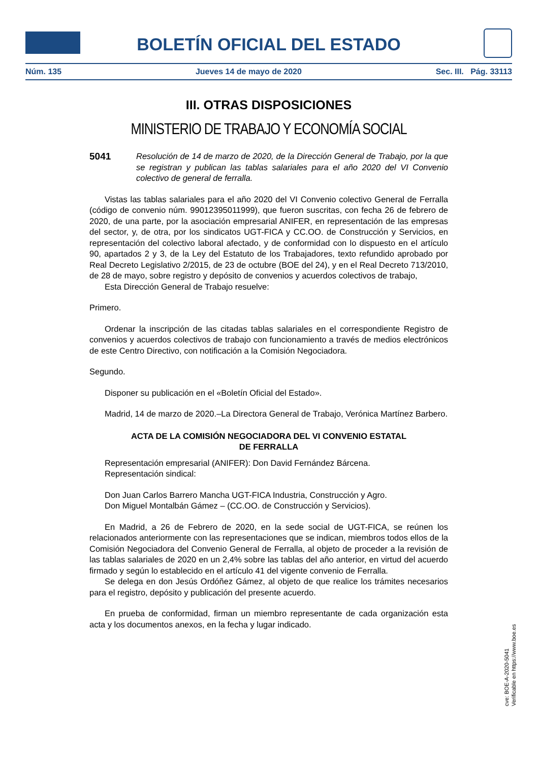BOLETÍN OFICIAL DEL ESTADO
Núm. 135 Jueves 14 de mayo de 2020 Sec. III. Pág. 33113
III. OTRAS DISPOSICIONES
MINISTERIO DE TRABAJO Y ECONOMÍA SOCIAL
5041 Resolución de 14 de marzo de 2020, de la Dirección General de Trabajo, por la que se registran y publican las tablas salariales para el año 2020 del VI Convenio colectivo de general de ferralla.
Vistas las tablas salariales para el año 2020 del VI Convenio colectivo General de Ferralla (código de convenio núm. 99012395011999), que fueron suscritas, con fecha 26 de febrero de 2020, de una parte, por la asociación empresarial ANIFER, en representación de las empresas del sector, y, de otra, por los sindicatos UGT-FICA y CC.OO. de Construcción y Servicios, en representación del colectivo laboral afectado, y de conformidad con lo dispuesto en el artículo 90, apartados 2 y 3, de la Ley del Estatuto de los Trabajadores, texto refundido aprobado por Real Decreto Legislativo 2/2015, de 23 de octubre (BOE del 24), y en el Real Decreto 713/2010, de 28 de mayo, sobre registro y depósito de convenios y acuerdos colectivos de trabajo,
Esta Dirección General de Trabajo resuelve:
Primero.
Ordenar la inscripción de las citadas tablas salariales en el correspondiente Registro de convenios y acuerdos colectivos de trabajo con funcionamiento a través de medios electrónicos de este Centro Directivo, con notificación a la Comisión Negociadora.
Segundo.
Disponer su publicación en el «Boletín Oficial del Estado».
Madrid, 14 de marzo de 2020.–La Directora General de Trabajo, Verónica Martínez Barbero.
ACTA DE LA COMISIÓN NEGOCIADORA DEL VI CONVENIO ESTATAL
DE FERRALLA
Representación empresarial (ANIFER): Don David Fernández Bárcena.
Representación sindical:
Don Juan Carlos Barrero Mancha UGT-FICA Industria, Construcción y Agro.
Don Miguel Montalbán Gámez – (CC.OO. de Construcción y Servicios).
En Madrid, a 26 de Febrero de 2020, en la sede social de UGT-FICA, se reúnen los relacionados anteriormente con las representaciones que se indican, miembros todos ellos de la Comisión Negociadora del Convenio General de Ferralla, al objeto de proceder a la revisión de las tablas salariales de 2020 en un 2,4% sobre las tablas del año anterior, en virtud del acuerdo firmado y según lo establecido en el artículo 41 del vigente convenio de Ferralla.
Se delega en don Jesús Ordóñez Gámez, al objeto de que realice los trámites necesarios para el registro, depósito y publicación del presente acuerdo.
En prueba de conformidad, firman un miembro representante de cada organización esta acta y los documentos anexos, en la fecha y lugar indicado.
cve: BOE-A-2020-5041
Verificable en https://www.boe.es